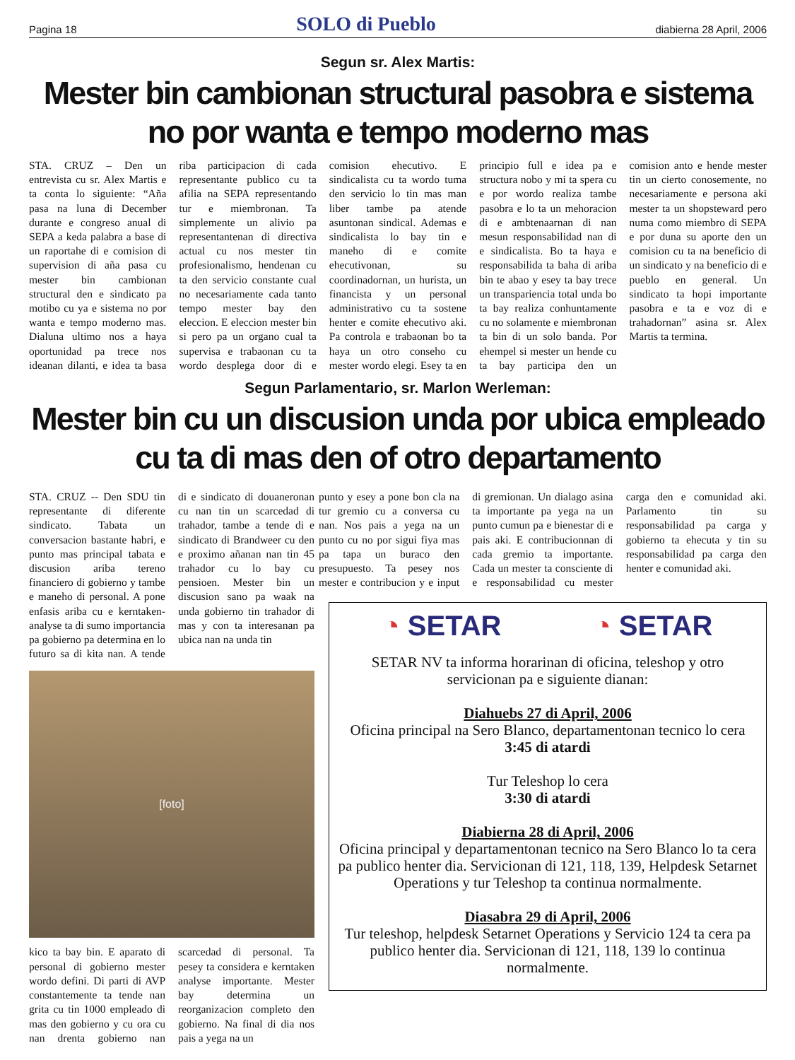Pagina 18 SOLO di Pueblo diabierna 28 April, 2006
Segun sr. Alex Martis:
Mester bin cambionan structural pasobra e sistema no por wanta e tempo moderno mas
STA. CRUZ – Den un entrevista cu sr. Alex Martis e ta conta lo siguiente: “Aña pasa na luna di December durante e congreso anual di SEPA a keda palabra a base di un raportahe di e comision di supervision di aña pasa cu mester bin cambionan structural den e sindicato pa motibo cu ya e sistema no por wanta e tempo moderno mas. Dialuna ultimo nos a haya oportunidad pa trece nos ideanan dilanti, e idea ta basa riba participacion di cada representante publico cu ta afilia na SEPA representando tur e miembronan. Ta simplemente un alivio pa representantenan di directiva actual cu nos mester tin profesionalismo, hendenan cu ta den servicio constante cual no necesariamente cada tanto tempo mester bay den eleccion. E eleccion mester bin si pero pa un organo cual ta supervisa e trabaonan cu ta wordo desplega door di e comision ehecutivo. E sindicalista cu ta wordo tuma den servicio lo tin mas man liber tambe pa atende asuntonan sindical. Ademas e sindicalista lo bay tin e maneho di e comite ehecutivonan, su coordinadornan, un hurista, un financista y un personal administrativo cu ta sostene henter e comite ehecutivo aki. Pa controla e trabaonan bo ta haya un otro conseho cu mester wordo elegi. Esey ta en principio full e idea pa e structura nobo y mi ta spera cu e por wordo realiza tambe pasobra e lo ta un mehoracion di e ambtenaarnan di nan mesun responsabilidad nan di e sindicalista. Bo ta haya e responsabilida ta baha di ariba bin te abao y esey ta bay trece un transpariencia total unda bo ta bay realiza conhuntamente cu no solamente e miembronan ta bin di un solo banda. Por ehempel si mester un hende cu ta bay participa den un comision anto e hende mester tin un cierto conosemente, no necesariamente e persona aki mester ta un shopsteward pero numa como miembro di SEPA e por duna su aporte den un comision cu ta na beneficio di un sindicato y na beneficio di e pueblo en general. Un sindicato ta hopi importante pasobra e ta e voz di e trahadornan” asina sr. Alex Martis ta termina.
Segun Parlamentario, sr. Marlon Werleman:
Mester bin cu un discusion unda por ubica empleado cu ta di mas den of otro departamento
STA. CRUZ -- Den SDU tin representante di diferente sindicato. Tabata un conversacion bastante habri, e punto mas principal tabata e discusion ariba tereno financiero di gobierno y tambe e maneho di personal. A pone enfasis ariba cu e kerntaken- analyse ta di sumo importancia pa gobierno pa determina en lo futuro sa di kita nan. A tende di e sindicato di douaneronan cu nan tin un scarcedad di trahador, tambe a tende di e sindicato di Brandweer cu den e proximo añanan nan tin 45 trahador cu lo bay cu pensioen. Mester bin un discusion sano pa waak na unda gobierno tin trahador di mas y con ta interesanan pa ubica nan na unda tin
[foto]
kico ta bay bin. E aparato di personal di gobierno mester wordo defini. Di parti di AVP constantemente ta tende nan grita cu tin 1000 empleado di mas den gobierno y cu ora cu nan drenta gobierno nan scarcedad di personal. Ta pesey ta considera e kerntaken analyse importante. Mester bay determina un reorganizacion completo den gobierno. Na final di dia nos pais a yega na un
punto y esey a pone bon cla na tur gremio cu a conversa cu nan. Nos pais a yega na un punto cu no por sigui fiya mas pa tapa un buraco den presupuesto. Ta pesey nos mester e contribucion y e input di gremionan. Un dialago asina ta importante pa yega na un punto cumun pa e bienestar di e pais aki. E contribucionnan di cada gremio ta importante. Cada un mester ta consciente di e responsabilidad cu mester carga den e comunidad aki. Parlamento tin su responsabilidad pa carga y gobierno ta ehecuta y tin su responsabilidad pa carga den henter e comunidad aki.
◔ SETAR ◔ SETAR
SETAR NV ta informa horarinan di oficina, teleshop y otro servicionan pa e siguiente dianan:
Diahuebs 27 di April, 2006
Oficina principal na Sero Blanco, departamentonan tecnico lo cera
3:45 di atardi
Tur Teleshop lo cera
3:30 di atardi
Diabierna 28 di April, 2006
Oficina principal y departamentonan tecnico na Sero Blanco lo ta cera pa publico henter dia. Servicionan di 121, 118, 139, Helpdesk Setarnet Operations y tur Teleshop ta continua normalmente.
Diasabra 29 di April, 2006
Tur teleshop, helpdesk Setarnet Operations y Servicio 124 ta cera pa publico henter dia. Servicionan di 121, 118, 139 lo continua normalmente.